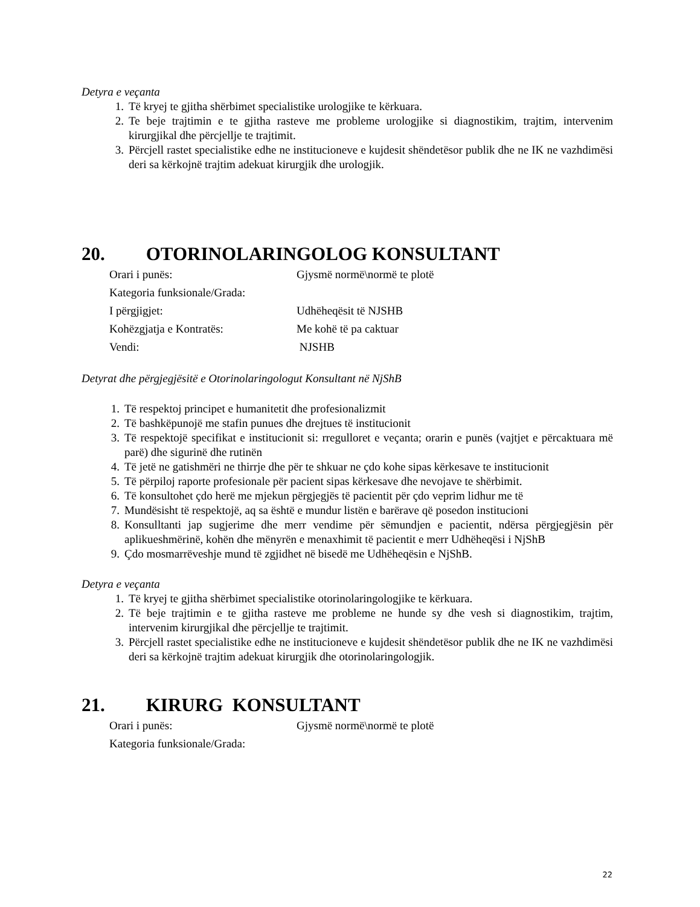Detyra e veçanta
1. Të kryej te gjitha shërbimet specialistike urologjike te kërkuara.
2. Te beje trajtimin e te gjitha rasteve me probleme urologjike si diagnostikim, trajtim, intervenim kirurgjikal dhe përcjellje te trajtimit.
3. Përcjell rastet specialistike edhe ne institucioneve e kujdesit shëndetësor publik dhe ne IK ne vazhdimësi deri sa kërkojnë trajtim adekuat kirurgjik dhe urologjik.
20. OTORINOLARINGOLOG KONSULTANT
| Orari i punës: | Gjysmë normë\normë te plotë |
| Kategoria funksionale/Grada: | |
| I përgjigjet: | Udhëheqësit të NJSHB |
| Kohëzgjatja e Kontratës: | Me kohë të pa caktuar |
| Vendi: | NJSHB |
Detyrat dhe përgjegjësitë e Otorinolaringologut Konsultant në NjShB
1. Të respektoj principet e humanitetit dhe profesionalizmit
2. Të bashkëpunojë me stafin punues dhe drejtues të institucionit
3. Të respektojë specifikat e institucionit si: rregulloret e veçanta; orarin e punës (vajtjet e përcaktuara më parë) dhe sigurinë dhe rutinën
4. Të jetë ne gatishmëri ne thirrje dhe për te shkuar ne çdo kohe sipas kërkesave te institucionit
5. Të përpiloj raporte profesionale për pacient sipas kërkesave dhe nevojave te shërbimit.
6. Të konsultohet çdo herë me mjekun përgjegjës të pacientit për çdo veprim lidhur me të
7. Mundësisht të respektojë, aq sa është e mundur listën e barërave që posedon institucioni
8. Konsulltanti jap sugjerime dhe merr vendime për sëmundjen e pacientit, ndërsa përgjegjësin për aplikueshmërinë, kohën dhe mënyrën e menaxhimit të pacientit e merr Udhëheqësi i NjShB
9. Çdo mosmarrëveshje mund të zgjidhet në bisedë me Udhëheqësin e NjShB.
Detyra e veçanta
1. Të kryej te gjitha shërbimet specialistike otorinolaringologjike te kërkuara.
2. Të beje trajtimin e te gjitha rasteve me probleme ne hunde sy dhe vesh si diagnostikim, trajtim, intervenim kirurgjikal dhe përcjellje te trajtimit.
3. Përcjell rastet specialistike edhe ne institucioneve e kujdesit shëndetësor publik dhe ne IK ne vazhdimësi deri sa kërkojnë trajtim adekuat kirurgjik dhe otorinolaringologjik.
21. KIRURG KONSULTANT
| Orari i punës: | Gjysmë normë\normë te plotë |
| Kategoria funksionale/Grada: | |
22